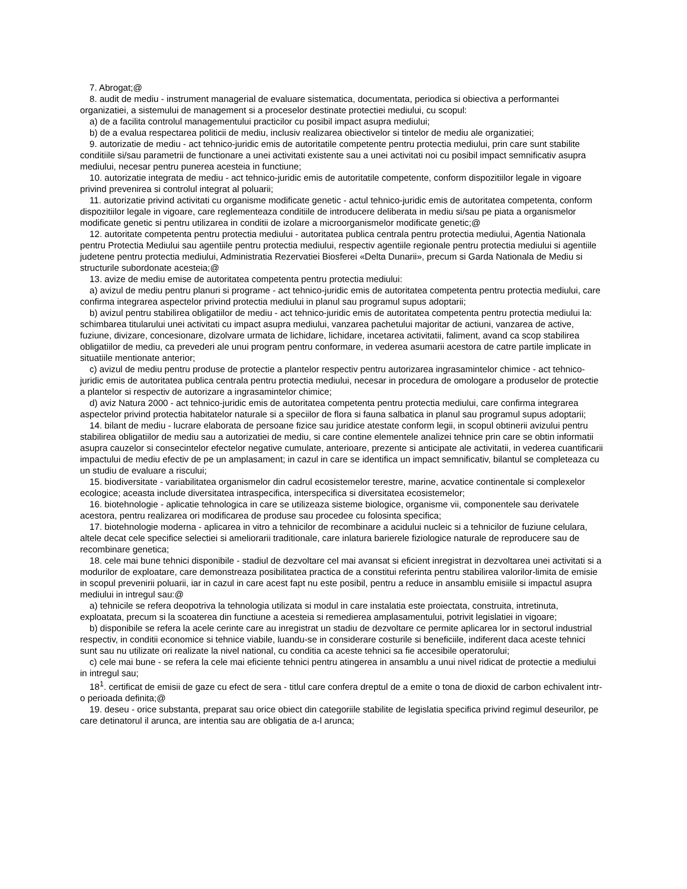7. Abrogat;@
8. audit de mediu - instrument managerial de evaluare sistematica, documentata, periodica si obiectiva a performantei organizatiei, a sistemului de management si a proceselor destinate protectiei mediului, cu scopul:
a) de a facilita controlul managementului practicilor cu posibil impact asupra mediului;
b) de a evalua respectarea politicii de mediu, inclusiv realizarea obiectivelor si tintelor de mediu ale organizatiei;
9. autorizatie de mediu - act tehnico-juridic emis de autoritatile competente pentru protectia mediului, prin care sunt stabilite conditiile si/sau parametrii de functionare a unei activitati existente sau a unei activitati noi cu posibil impact semnificativ asupra mediului, necesar pentru punerea acesteia in functiune;
10. autorizatie integrata de mediu - act tehnico-juridic emis de autoritatile competente, conform dispozitiilor legale in vigoare privind prevenirea si controlul integrat al poluarii;
11. autorizatie privind activitati cu organisme modificate genetic - actul tehnico-juridic emis de autoritatea competenta, conform dispozitiilor legale in vigoare, care reglementeaza conditiile de introducere deliberata in mediu si/sau pe piata a organismelor modificate genetic si pentru utilizarea in conditii de izolare a microorganismelor modificate genetic;@
12. autoritate competenta pentru protectia mediului - autoritatea publica centrala pentru protectia mediului, Agentia Nationala pentru Protectia Mediului sau agentiile pentru protectia mediului, respectiv agentiile regionale pentru protectia mediului si agentiile judetene pentru protectia mediului, Administratia Rezervatiei Biosferei «Delta Dunarii», precum si Garda Nationala de Mediu si structurile subordonate acesteia;@
13. avize de mediu emise de autoritatea competenta pentru protectia mediului:
a) avizul de mediu pentru planuri si programe - act tehnico-juridic emis de autoritatea competenta pentru protectia mediului, care confirma integrarea aspectelor privind protectia mediului in planul sau programul supus adoptarii;
b) avizul pentru stabilirea obligatiilor de mediu - act tehnico-juridic emis de autoritatea competenta pentru protectia mediului la: schimbarea titularului unei activitati cu impact asupra mediului, vanzarea pachetului majoritar de actiuni, vanzarea de active, fuziune, divizare, concesionare, dizolvare urmata de lichidare, lichidare, incetarea activitatii, faliment, avand ca scop stabilirea obligatiilor de mediu, ca prevederi ale unui program pentru conformare, in vederea asumarii acestora de catre partile implicate in situatiile mentionate anterior;
c) avizul de mediu pentru produse de protectie a plantelor respectiv pentru autorizarea ingrasamintelor chimice - act tehnico-juridic emis de autoritatea publica centrala pentru protectia mediului, necesar in procedura de omologare a produselor de protectie a plantelor si respectiv de autorizare a ingrasamintelor chimice;
d) aviz Natura 2000 - act tehnico-juridic emis de autoritatea competenta pentru protectia mediului, care confirma integrarea aspectelor privind protectia habitatelor naturale si a speciilor de flora si fauna salbatica in planul sau programul supus adoptarii;
14. bilant de mediu - lucrare elaborata de persoane fizice sau juridice atestate conform legii, in scopul obtinerii avizului pentru stabilirea obligatiilor de mediu sau a autorizatiei de mediu, si care contine elementele analizei tehnice prin care se obtin informatii asupra cauzelor si consecintelor efectelor negative cumulate, anterioare, prezente si anticipate ale activitatii, in vederea cuantificarii impactului de mediu efectiv de pe un amplasament; in cazul in care se identifica un impact semnificativ, bilantul se completeaza cu un studiu de evaluare a riscului;
15. biodiversitate - variabilitatea organismelor din cadrul ecosistemelor terestre, marine, acvatice continentale si complexelor ecologice; aceasta include diversitatea intraspecifica, interspecifica si diversitatea ecosistemelor;
16. biotehnologie - aplicatie tehnologica in care se utilizeaza sisteme biologice, organisme vii, componentele sau derivatele acestora, pentru realizarea ori modificarea de produse sau procedee cu folosinta specifica;
17. biotehnologie moderna - aplicarea in vitro a tehnicilor de recombinare a acidului nucleic si a tehnicilor de fuziune celulara, altele decat cele specifice selectiei si ameliorarii traditionale, care inlatura barierele fiziologice naturale de reproducere sau de recombinare genetica;
18. cele mai bune tehnici disponibile - stadiul de dezvoltare cel mai avansat si eficient inregistrat in dezvoltarea unei activitati si a modurilor de exploatare, care demonstreaza posibilitatea practica de a constitui referinta pentru stabilirea valorilor-limita de emisie in scopul prevenirii poluarii, iar in cazul in care acest fapt nu este posibil, pentru a reduce in ansamblu emisiile si impactul asupra mediului in intregul sau:@
a) tehnicile se refera deopotriva la tehnologia utilizata si modul in care instalatia este proiectata, construita, intretinuta, exploatata, precum si la scoaterea din functiune a acesteia si remedierea amplasamentului, potrivit legislatiei in vigoare;
b) disponibile se refera la acele cerinte care au inregistrat un stadiu de dezvoltare ce permite aplicarea lor in sectorul industrial respectiv, in conditii economice si tehnice viabile, luandu-se in considerare costurile si beneficiile, indiferent daca aceste tehnici sunt sau nu utilizate ori realizate la nivel national, cu conditia ca aceste tehnici sa fie accesibile operatorului;
c) cele mai bune - se refera la cele mai eficiente tehnici pentru atingerea in ansamblu a unui nivel ridicat de protectie a mediului in intregul sau;
18<sup>1</sup>. certificat de emisii de gaze cu efect de sera - titlul care confera dreptul de a emite o tona de dioxid de carbon echivalent intr-o perioada definita;@
19. deseu - orice substanta, preparat sau orice obiect din categoriile stabilite de legislatia specifica privind regimul deseurilor, pe care detinatorul il arunca, are intentia sau are obligatia de a-l arunca;